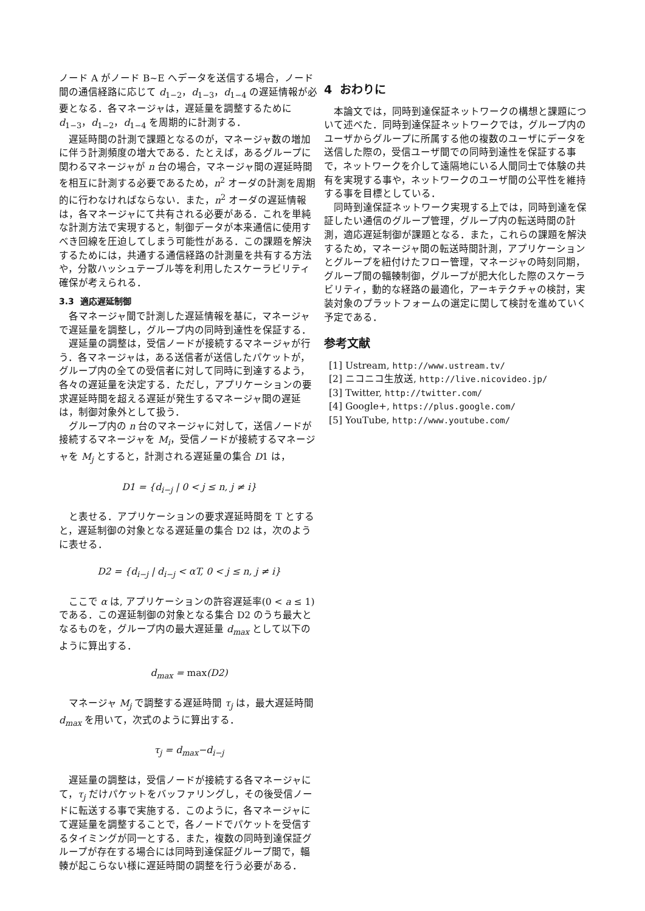ノード A がノード B~E へデータを送信する場合，ノード間の通信経路に応じて d<sub>1−2</sub>，d<sub>1−3</sub>，d<sub>1−4</sub> の遅延情報が必要となる．各マネージャは，遅延量を調整するために d<sub>1−3</sub>，d<sub>1−2</sub>，d<sub>1−4</sub> を周期的に計測する．
遅延時間の計測で課題となるのが，マネージャ数の増加に伴う計測頻度の増大である．たとえば，あるグループに関わるマネージャが n 台の場合，マネージャ間の遅延時間を相互に計測する必要であるため，n<sup>2</sup> オーダの計測を周期的に行わなければならない．また，n<sup>2</sup> オーダの遅延情報は，各マネージャにて共有される必要がある．これを単純な計測方法で実現すると，制御データが本来通信に使用すべき回線を圧迫してしまう可能性がある．この課題を解決するためには，共通する通信経路の計測量を共有する方法や，分散ハッシュテーブル等を利用したスケーラビリティ確保が考えられる．
3.3 適応遅延制御
各マネージャ間で計測した遅延情報を基に，マネージャで遅延量を調整し，グループ内の同時到達性を保証する．
遅延量の調整は，受信ノードが接続するマネージャが行う．各マネージャは，ある送信者が送信したパケットが，グループ内の全ての受信者に対して同時に到達するよう，各々の遅延量を決定する．ただし，アプリケーションの要求遅延時間を超える遅延が発生するマネージャ間の遅延は，制御対象外として扱う．
グループ内の n 台のマネージャに対して，送信ノードが接続するマネージャを M<sub>i</sub>，受信ノードが接続するマネージャを M<sub>j</sub> とすると，計測される遅延量の集合 D1 は，
D1 = {d<sub>i−j</sub> | 0 < j ≤ n, j ≠ i}
と表せる．アプリケーションの要求遅延時間を T とすると，遅延制御の対象となる遅延量の集合 D2 は，次のように表せる．
D2 = {d<sub>i−j</sub> | d<sub>i−j</sub> < αT, 0 < j ≤ n, j ≠ i}
ここで α は, アプリケーションの許容遅延率(0 < a ≤ 1) である．この遅延制御の対象となる集合 D2 のうち最大となるものを，グループ内の最大遅延量 d<sub>max</sub> として以下のように算出する．
d<sub>max</sub> = max(D2)
マネージャ M<sub>j</sub> で調整する遅延時間 τ<sub>j</sub> は，最大遅延時間 d<sub>max</sub> を用いて，次式のように算出する．
τ<sub>j</sub> = d<sub>max</sub>−d<sub>i−j</sub>
遅延量の調整は，受信ノードが接続する各マネージャにて，τ<sub>j</sub> だけパケットをバッファリングし，その後受信ノードに転送する事で実施する．このように，各マネージャにて遅延量を調整することで，各ノードでパケットを受信するタイミングが同一とする．また，複数の同時到達保証グループが存在する場合には同時到達保証グループ間で，輻輳が起こらない様に遅延時間の調整を行う必要がある．
4 おわりに
本論文では，同時到達保証ネットワークの構想と課題について述べた．同時到達保証ネットワークでは，グループ内のユーザからグループに所属する他の複数のユーザにデータを送信した際の，受信ユーザ間での同時到達性を保証する事で，ネットワークを介して遠隔地にいる人間同士で体験の共有を実現する事や，ネットワークのユーザ間の公平性を維持する事を目標としている．
同時到達保証ネットワーク実現する上では，同時到達を保証したい通信のグループ管理，グループ内の転送時間の計測，適応遅延制御が課題となる．また，これらの課題を解決するため，マネージャ間の転送時間計測，アプリケーションとグループを紐付けたフロー管理，マネージャの時刻同期，グループ間の輻輳制御，グループが肥大化した際のスケーラビリティ，動的な経路の最適化，アーキテクチャの検討，実装対象のプラットフォームの選定に関して検討を進めていく予定である．
参考文献
[1] Ustream, http://www.ustream.tv/
[2] ニコニコ生放送, http://live.nicovideo.jp/
[3] Twitter, http://twitter.com/
[4] Google+, https://plus.google.com/
[5] YouTube, http://www.youtube.com/